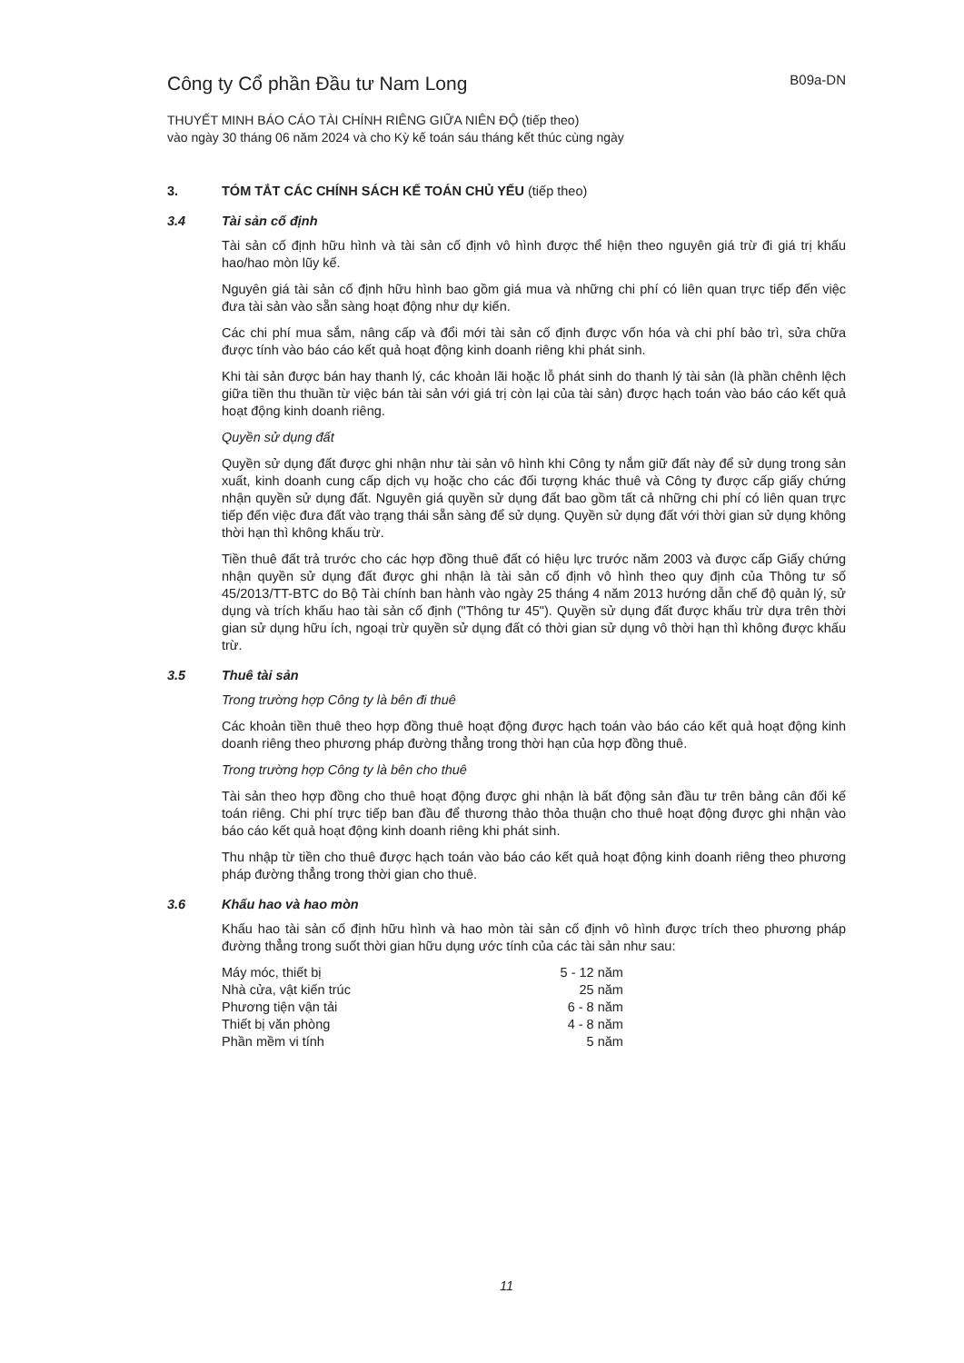Công ty Cổ phần Đầu tư Nam Long
B09a-DN
THUYẾT MINH BÁO CÁO TÀI CHÍNH RIÊNG GIỮA NIÊN ĐỘ (tiếp theo)
vào ngày 30 tháng 06 năm 2024 và cho Kỳ kế toán sáu tháng kết thúc cùng ngày
3. TÓM TẮT CÁC CHÍNH SÁCH KẾ TOÁN CHỦ YẾU (tiếp theo)
3.4 Tài sản cố định
Tài sản cố định hữu hình và tài sản cố định vô hình được thể hiện theo nguyên giá trừ đi giá trị khấu hao/hao mòn lũy kế.
Nguyên giá tài sản cố định hữu hình bao gồm giá mua và những chi phí có liên quan trực tiếp đến việc đưa tài sản vào sẵn sàng hoạt động như dự kiến.
Các chi phí mua sắm, nâng cấp và đổi mới tài sản cố định được vốn hóa và chi phí bảo trì, sửa chữa được tính vào báo cáo kết quả hoạt động kinh doanh riêng khi phát sinh.
Khi tài sản được bán hay thanh lý, các khoản lãi hoặc lỗ phát sinh do thanh lý tài sản (là phần chênh lệch giữa tiền thu thuần từ việc bán tài sản với giá trị còn lại của tài sản) được hạch toán vào báo cáo kết quả hoạt động kinh doanh riêng.
Quyền sử dụng đất
Quyền sử dụng đất được ghi nhận như tài sản vô hình khi Công ty nắm giữ đất này để sử dụng trong sản xuất, kinh doanh cung cấp dịch vụ hoặc cho các đối tượng khác thuê và Công ty được cấp giấy chứng nhận quyền sử dụng đất. Nguyên giá quyền sử dụng đất bao gồm tất cả những chi phí có liên quan trực tiếp đến việc đưa đất vào trạng thái sẵn sàng để sử dụng. Quyền sử dụng đất với thời gian sử dụng không thời hạn thì không khấu trừ.
Tiền thuê đất trả trước cho các hợp đồng thuê đất có hiệu lực trước năm 2003 và được cấp Giấy chứng nhận quyền sử dụng đất được ghi nhận là tài sản cố định vô hình theo quy định của Thông tư số 45/2013/TT-BTC do Bộ Tài chính ban hành vào ngày 25 tháng 4 năm 2013 hướng dẫn chế độ quản lý, sử dụng và trích khấu hao tài sản cố định ("Thông tư 45"). Quyền sử dụng đất được khấu trừ dựa trên thời gian sử dụng hữu ích, ngoại trừ quyền sử dụng đất có thời gian sử dụng vô thời hạn thì không được khấu trừ.
3.5 Thuê tài sản
Trong trường hợp Công ty là bên đi thuê
Các khoản tiền thuê theo hợp đồng thuê hoạt động được hạch toán vào báo cáo kết quả hoạt động kinh doanh riêng theo phương pháp đường thẳng trong thời hạn của hợp đồng thuê.
Trong trường hợp Công ty là bên cho thuê
Tài sản theo hợp đồng cho thuê hoạt động được ghi nhận là bất động sản đầu tư trên bảng cân đối kế toán riêng. Chi phí trực tiếp ban đầu để thương thảo thỏa thuận cho thuê hoạt động được ghi nhận vào báo cáo kết quả hoạt động kinh doanh riêng khi phát sinh.
Thu nhập từ tiền cho thuê được hạch toán vào báo cáo kết quả hoạt động kinh doanh riêng theo phương pháp đường thẳng trong thời gian cho thuê.
3.6 Khấu hao và hao mòn
Khấu hao tài sản cố định hữu hình và hao mòn tài sản cố định vô hình được trích theo phương pháp đường thẳng trong suốt thời gian hữu dụng ước tính của các tài sản như sau:
| Máy móc, thiết bị | 5 - 12 năm |
| Nhà cửa, vật kiến trúc | 25 năm |
| Phương tiện vận tải | 6 - 8 năm |
| Thiết bị văn phòng | 4 - 8 năm |
| Phần mềm vi tính | 5 năm |
11